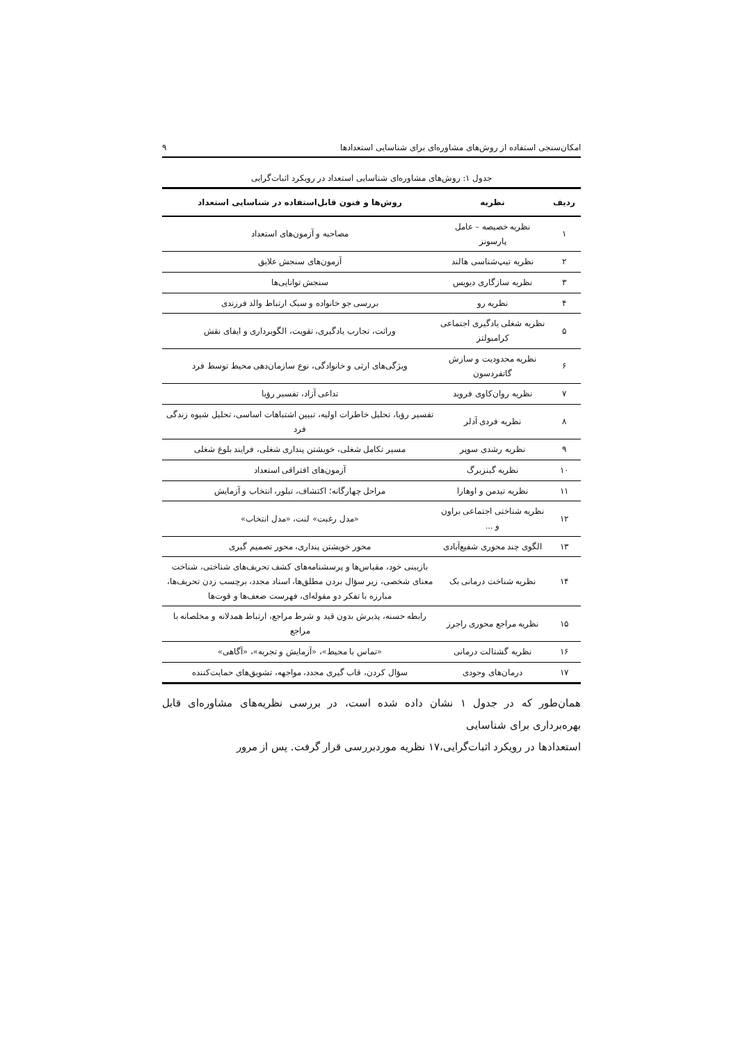امکان‌سنجی استفاده از روش‌های مشاوره‌ای برای شناسایی استعدادها ۹
جدول ۱: روش‌های مشاوره‌ای شناسایی استعداد در رویکرد اثبات‌گرایی
| ردیف | نظریه | روش‌ها و فنون قابل‌استفاده در شناسایی استعداد |
| --- | --- | --- |
| ۱ | نظریه خصیصه – عامل پارسونز | مصاحبه و آزمون‌های استعداد |
| ۲ | نظریه تیپ‌شناسی هالند | آزمون‌های سنجش علایق |
| ۳ | نظریه سازگاری دیویس | سنجش توانایی‌ها |
| ۴ | نظریه رو | بررسی جو خانواده و سبک ارتباط والد فرزندی |
| ۵ | نظریه شغلی یادگیری اجتماعی کرامبولتز | وراثت، تجارب یادگیری، تقویت، الگوبرداری و ایفای نقش |
| ۶ | نظریه محدودیت و سازش گاتفردسون | ویژگی‌های ارثی و خانوادگی، نوع سازمان‌دهی محیط توسط فرد |
| ۷ | نظریه روان‌کاوی فروید | تداعی آزاد، تفسیر رؤیا |
| ۸ | نظریه فردی آدلر | تفسیر رؤیا، تحلیل خاطرات اولیه، تبیین اشتباهات اساسی، تحلیل شیوه زندگی فرد |
| ۹ | نظریه رشدی سوپر | مسیر تکامل شغلی، خویشتن پنداری شغلی، فرایند بلوغ شغلی |
| ۱۰ | نظریه گینزبرگ | آزمون‌های افتراقی استعداد |
| ۱۱ | نظریه تیدمن و اوهارا | مراحل چهارگانه؛ اکتشاف، تبلور، انتخاب و آزمایش |
| ۱۲ | نظریه شناختی اجتماعی براون و ... | «مدل رغبت» لنت، «مدل انتخاب» |
| ۱۳ | الگوی چند محوری شفیع‌آبادی | محور خویشتن پنداری، محور تصمیم گیری |
| ۱۴ | نظریه شناخت درمانی بک | بازبینی خود، مقیاس‌ها و پرسشنامه‌های کشف تحریف‌های شناختی، شناخت معنای شخصی، زیر سؤال بردن مطلق‌ها، اسناد مجدد، برچسب زدن تحریف‌ها، مبارزه با تفکر دو مقوله‌ای، فهرست ضعف‌ها و قوت‌ها |
| ۱۵ | نظریه مراجع محوری راجرز | رابطه حسنه، پذیرش بدون قید و شرط مراجع، ارتباط همدلانه و مخلصانه با مراجع |
| ۱۶ | نظریه گشتالت درمانی | «تماس با محیط»، «آزمایش و تجربه»، «آگاهی» |
| ۱۷ | درمان‌های وجودی | سؤال کردن، قاب گیری مجدد، مواجهه، تشویق‌های حمایت‌کننده |
همان‌طور که در جدول ۱ نشان داده شده است، در بررسی نظریه‌های مشاوره‌ای قابل بهره‌برداری برای شناسایی
استعدادها در رویکرد اثبات‌گرایی،۱۷ نظریه موردبررسی قرار گرفت. پس از مرور